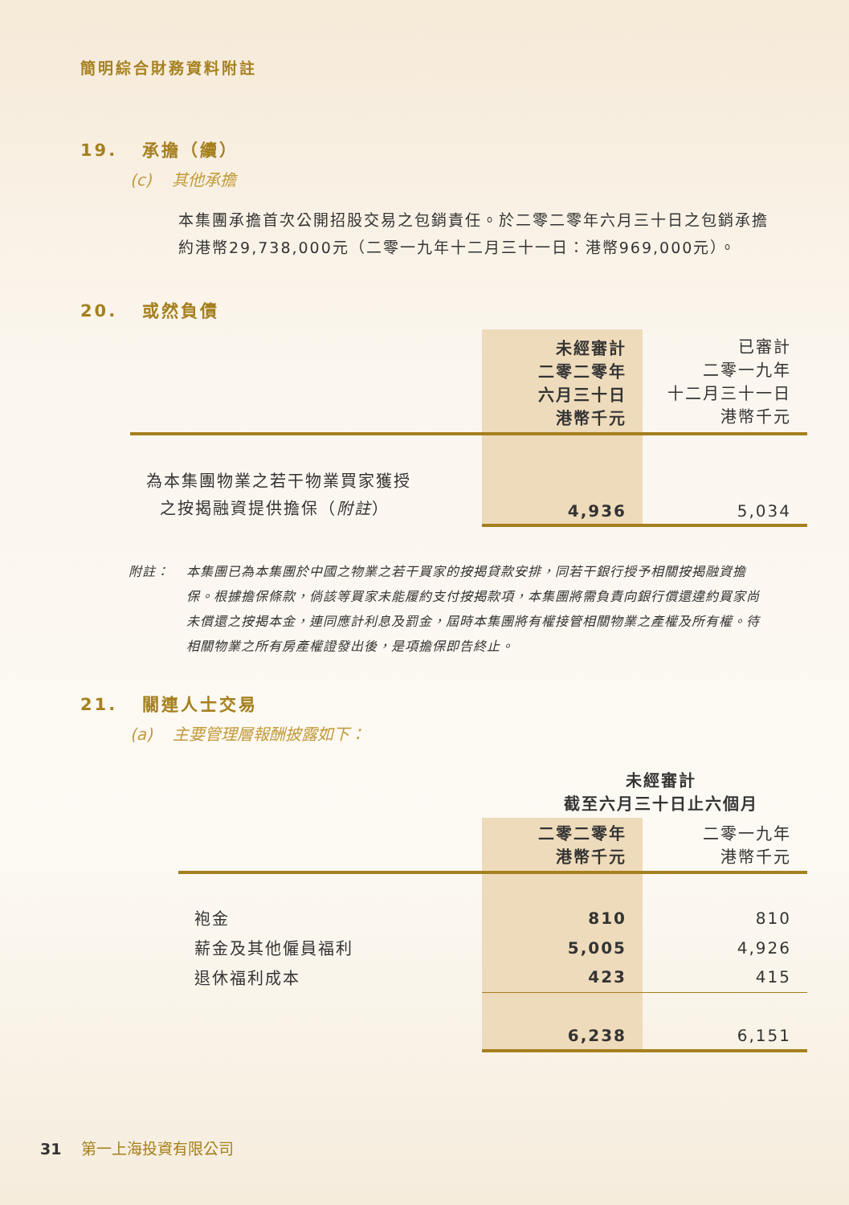簡明綜合財務資料附註
19. 承擔（續）
(c) 其他承擔
本集團承擔首次公開招股交易之包銷責任。於二零二零年六月三十日之包銷承擔約港幣29,738,000元（二零一九年十二月三十一日：港幣969,000元）。
20. 或然負債
| | 未經審計 二零二零年 六月三十日 港幣千元 | 已審計 二零一九年 十二月三十一日 港幣千元 |
| 為本集團物業之若干物業買家獲授 之按揭融資提供擔保（ 附註 ） | 4,936 | 5,034 |
附註： 本集團已為本集團於中國之物業之若干買家的按揭貸款安排，同若干銀行授予相關按揭融資擔保。根據擔保條款，倘該等買家未能履約支付按揭款項，本集團將需負責向銀行償還違約買家尚未償還之按揭本金，連同應計利息及罰金，屆時本集團將有權接管相關物業之產權及所有權。待相關物業之所有房產權證發出後，是項擔保即告終止。
21. 關連人士交易
(a) 主要管理層報酬披露如下：
| | 未經審計 截至六月三十日止六個月 | |
| | 二零二零年 港幣千元 | 二零一九年 港幣千元 |
| 袍金 | 810 | 810 |
| 薪金及其他僱員福利 | 5,005 | 4,926 |
| 退休福利成本 | 423 | 415 |
| | 6,238 | 6,151 |
31 第一上海投資有限公司